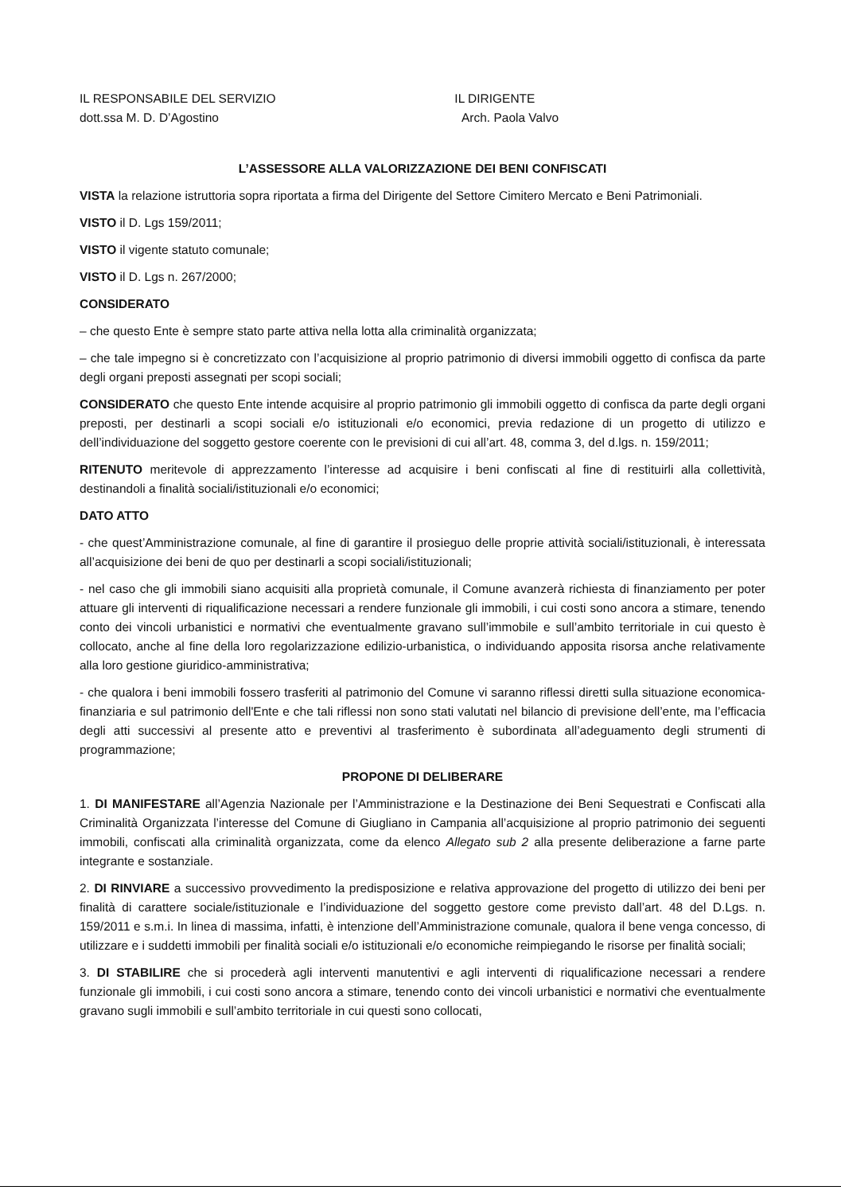IL RESPONSABILE DEL SERVIZIO
dott.ssa M. D. D’Agostino
IL DIRIGENTE
Arch. Paola Valvo
L’ASSESSORE ALLA VALORIZZAZIONE DEI BENI CONFISCATI
VISTA la relazione istruttoria sopra riportata a firma del Dirigente del Settore Cimitero Mercato e Beni Patrimoniali.
VISTO il D. Lgs 159/2011;
VISTO il vigente statuto comunale;
VISTO il D. Lgs n. 267/2000;
CONSIDERATO
– che questo Ente è sempre stato parte attiva nella lotta alla criminalità organizzata;
– che tale impegno si è concretizzato con l’acquisizione al proprio patrimonio di diversi immobili oggetto di confisca da parte degli organi preposti assegnati per scopi sociali;
CONSIDERATO che questo Ente intende acquisire al proprio patrimonio gli immobili oggetto di confisca da parte degli organi preposti, per destinarli a scopi sociali e/o istituzionali e/o economici, previa redazione di un progetto di utilizzo e dell’individuazione del soggetto gestore coerente con le previsioni di cui all’art. 48, comma 3, del d.lgs. n. 159/2011;
RITENUTO meritevole di apprezzamento l’interesse ad acquisire i beni confiscati al fine di restituirli alla collettività, destinandoli a finalità sociali/istituzionali e/o economici;
DATO ATTO
- che quest’Amministrazione comunale, al fine di garantire il prosieguo delle proprie attività sociali/istituzionali, è interessata all’acquisizione dei beni de quo per destinarli a scopi sociali/istituzionali;
- nel caso che gli immobili siano acquisiti alla proprietà comunale, il Comune avanzerà richiesta di finanziamento per poter attuare gli interventi di riqualificazione necessari a rendere funzionale gli immobili, i cui costi sono ancora a stimare, tenendo conto dei vincoli urbanistici e normativi che eventualmente gravano sull’immobile e sull’ambito territoriale in cui questo è collocato, anche al fine della loro regolarizzazione edilizio-urbanistica, o individuando apposita risorsa anche relativamente alla loro gestione giuridico-amministrativa;
- che qualora i beni immobili fossero trasferiti al patrimonio del Comune vi saranno riflessi diretti sulla situazione economica-finanziaria e sul patrimonio dell'Ente e che tali riflessi non sono stati valutati nel bilancio di previsione dell’ente, ma l’efficacia degli atti successivi al presente atto e preventivi al trasferimento è subordinata all’adeguamento degli strumenti di programmazione;
PROPONE DI DELIBERARE
1. DI MANIFESTARE all’Agenzia Nazionale per l’Amministrazione e la Destinazione dei Beni Sequestrati e Confiscati alla Criminalità Organizzata l’interesse del Comune di Giugliano in Campania all’acquisizione al proprio patrimonio dei seguenti immobili, confiscati alla criminalità organizzata, come da elenco Allegato sub 2 alla presente deliberazione a farne parte integrante e sostanziale.
2. DI RINVIARE a successivo provvedimento la predisposizione e relativa approvazione del progetto di utilizzo dei beni per finalità di carattere sociale/istituzionale e l’individuazione del soggetto gestore come previsto dall’art. 48 del D.Lgs. n. 159/2011 e s.m.i. In linea di massima, infatti, è intenzione dell’Amministrazione comunale, qualora il bene venga concesso, di utilizzare e i suddetti immobili per finalità sociali e/o istituzionali e/o economiche reimpiegando le risorse per finalità sociali;
3. DI STABILIRE che si procederà agli interventi manutentivi e agli interventi di riqualificazione necessari a rendere funzionale gli immobili, i cui costi sono ancora a stimare, tenendo conto dei vincoli urbanistici e normativi che eventualmente gravano sugli immobili e sull’ambito territoriale in cui questi sono collocati,